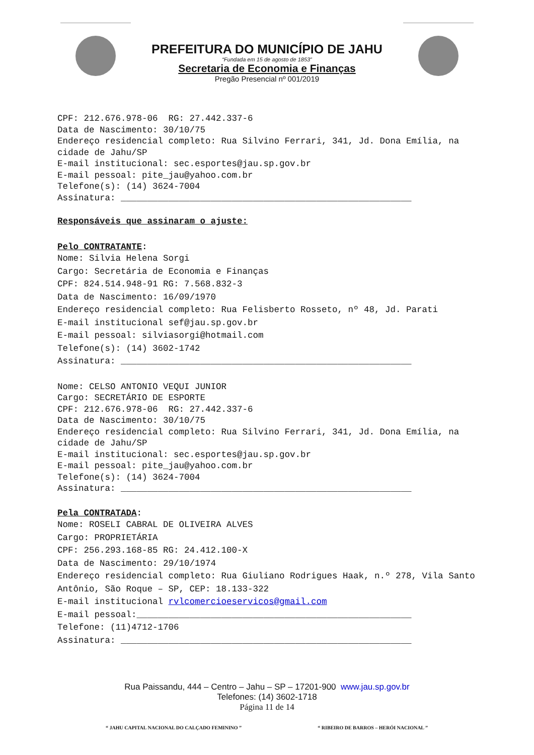PREFEITURA DO MUNICÍPIO DE JAHU
“Fundada em 15 de agosto de 1853”
Secretaria de Economia e Finanças
Pregão Presencial nº 001/2019
CPF: 212.676.978-06 RG: 27.442.337-6
Data de Nascimento: 30/10/75
Endereço residencial completo: Rua Silvino Ferrari, 341, Jd. Dona Emília, na cidade de Jahu/SP
E-mail institucional: sec.esportes@jau.sp.gov.br
E-mail pessoal: pite_jau@yahoo.com.br
Telefone(s): (14) 3624-7004
Assinatura: _______________________________________________________
Responsáveis que assinaram o ajuste:
Pelo CONTRATANTE:
Nome: Silvia Helena Sorgi
Cargo: Secretária de Economia e Finanças
CPF: 824.514.948-91 RG: 7.568.832-3
Data de Nascimento: 16/09/1970
Endereço residencial completo: Rua Felisberto Rosseto, nº 48, Jd. Parati
E-mail institucional sef@jau.sp.gov.br
E-mail pessoal: silviasorgi@hotmail.com
Telefone(s): (14) 3602-1742
Assinatura: _______________________________________________________
Nome: CELSO ANTONIO VEQUI JUNIOR
Cargo: SECRETÁRIO DE ESPORTE
CPF: 212.676.978-06 RG: 27.442.337-6
Data de Nascimento: 30/10/75
Endereço residencial completo: Rua Silvino Ferrari, 341, Jd. Dona Emília, na cidade de Jahu/SP
E-mail institucional: sec.esportes@jau.sp.gov.br
E-mail pessoal: pite_jau@yahoo.com.br
Telefone(s): (14) 3624-7004
Assinatura: _______________________________________________________
Pela CONTRATADA:
Nome: ROSELI CABRAL DE OLIVEIRA ALVES
Cargo: PROPRIETÁRIA
CPF: 256.293.168-85 RG: 24.412.100-X
Data de Nascimento: 29/10/1974
Endereço residencial completo: Rua Giuliano Rodrigues Haak, n.º 278, Vila Santo Antônio, São Roque – SP, CEP: 18.133-322
E-mail institucional rvlcomercioeservicos@gmail.com
E-mail pessoal:____________________________________________________
Telefone: (11)4712-1706
Assinatura: _______________________________________________________
Rua Paissandu, 444 – Centro – Jahu – SP – 17201-900 www.jau.sp.gov.br
Telefones: (14) 3602-1718
Página 11 de 14
“ JAHU CAPITAL NACIONAL DO CALÇADO FEMININO ” “ RIBEIRO DE BARROS – HERÓI NACIONAL ”